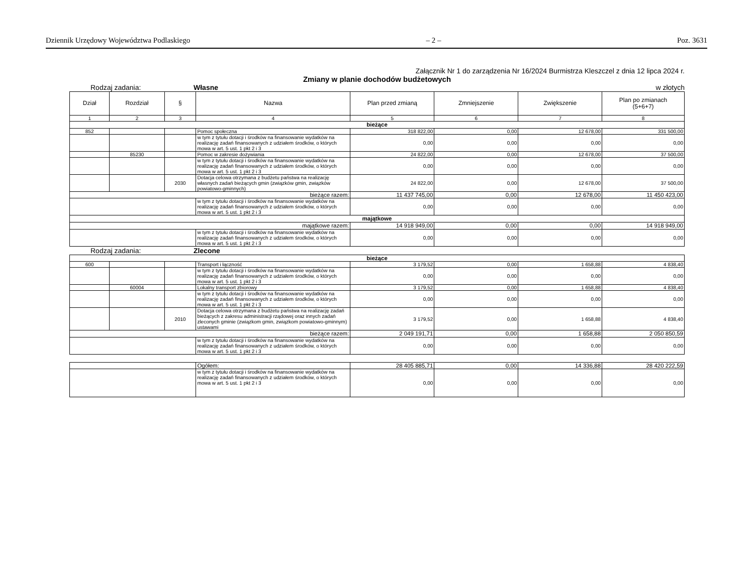Dziennik Urzędowy Województwa Podlaskiego – 2 – Poz. 3631
Załącznik Nr 1 do zarządzenia Nr 16/2024 Burmistrza Kleszczel z dnia 12 lipca 2024 r.
Zmiany w planie dochodów budżetowych
Rodzaj zadania: Własne w złotych
| Dział | Rozdział | § | Nazwa | Plan przed zmianą | Zmniejszenie | Zwiększenie | Plan po zmianach (5+6+7) |
| --- | --- | --- | --- | --- | --- | --- | --- |
| 1 | 2 | 3 | 4 | 5 | 6 | 7 | 8 |
| bieżące | | | | | | | |
| 852 | | | Pomoc społeczna | 318 822,00 | 0,00 | 12 678,00 | 331 500,00 |
| | | | w tym z tytułu dotacji i środków na finansowanie wydatków na realizację zadań finansowanych z udziałem środków, o których mowa w art. 5 ust. 1 pkt 2 i 3 | 0,00 | 0,00 | 0,00 | 0,00 |
| | 85230 | | Pomoc w zakresie dożywiania | 24 822,00 | 0,00 | 12 678,00 | 37 500,00 |
| | | | w tym z tytułu dotacji i środków na finansowanie wydatków na realizację zadań finansowanych z udziałem środków, o których mowa w art. 5 ust. 1 pkt 2 i 3 | 0,00 | 0,00 | 0,00 | 0,00 |
| | | 2030 | Dotacja celowa otrzymana z budżetu państwa na realizację własnych zadań bieżących gmin (związków gmin, związków powiatowo-gminnych) | 24 822,00 | 0,00 | 12 678,00 | 37 500,00 |
| bieżące razem: | | | | 11 437 745,00 | 0,00 | 12 678,00 | 11 450 423,00 |
| | | | w tym z tytułu dotacji i środków na finansowanie wydatków na realizację zadań finansowanych z udziałem środków, o których mowa w art. 5 ust. 1 pkt 2 i 3 | 0,00 | 0,00 | 0,00 | 0,00 |
| majątkowe | | | | | | | |
| majątkowe razem: | | | | 14 918 949,00 | 0,00 | 0,00 | 14 918 949,00 |
| | | | w tym z tytułu dotacji i środków na finansowanie wydatków na realizację zadań finansowanych z udziałem środków, o których mowa w art. 5 ust. 1 pkt 2 i 3 | 0,00 | 0,00 | 0,00 | 0,00 |
Rodzaj zadania: Zlecone
| bieżące | | | | | | | |
| 600 | | | Transport i łączność | 3 179,52 | 0,00 | 1 658,88 | 4 838,40 |
| | | | w tym z tytułu dotacji i środków na finansowanie wydatków na realizację zadań finansowanych z udziałem środków, o których mowa w art. 5 ust. 1 pkt 2 i 3 | 0,00 | 0,00 | 0,00 | 0,00 |
| | 60004 | | Lokalny transport zbiorowy | 3 179,52 | 0,00 | 1 658,88 | 4 838,40 |
| | | | w tym z tytułu dotacji i środków na finansowanie wydatków na realizację zadań finansowanych z udziałem środków, o których mowa w art. 5 ust. 1 pkt 2 i 3 | 0,00 | 0,00 | 0,00 | 0,00 |
| | | 2010 | Dotacja celowa otrzymana z budżetu państwa na realizację zadań bieżących z zakresu administracji rządowej oraz innych zadań zleconych gminie (związkom gmin, związkom powiatowo-gminnym) ustawami | 3 179,52 | 0,00 | 1 658,88 | 4 838,40 |
| bieżące razem: | | | | 2 049 191,71 | 0,00 | 1 658,88 | 2 050 850,59 |
| | | | w tym z tytułu dotacji i środków na finansowanie wydatków na realizację zadań finansowanych z udziałem środków, o których mowa w art. 5 ust. 1 pkt 2 i 3 | 0,00 | 0,00 | 0,00 | 0,00 |
| | Ogółem: | 28 405 885,71 | 0,00 | 14 336,88 | 28 420 222,59 |
| | w tym z tytułu dotacji i środków na finansowanie wydatków na realizację zadań finansowanych z udziałem środków, o których mowa w art. 5 ust. 1 pkt 2 i 3 | 0,00 | 0,00 | 0,00 | 0,00 |